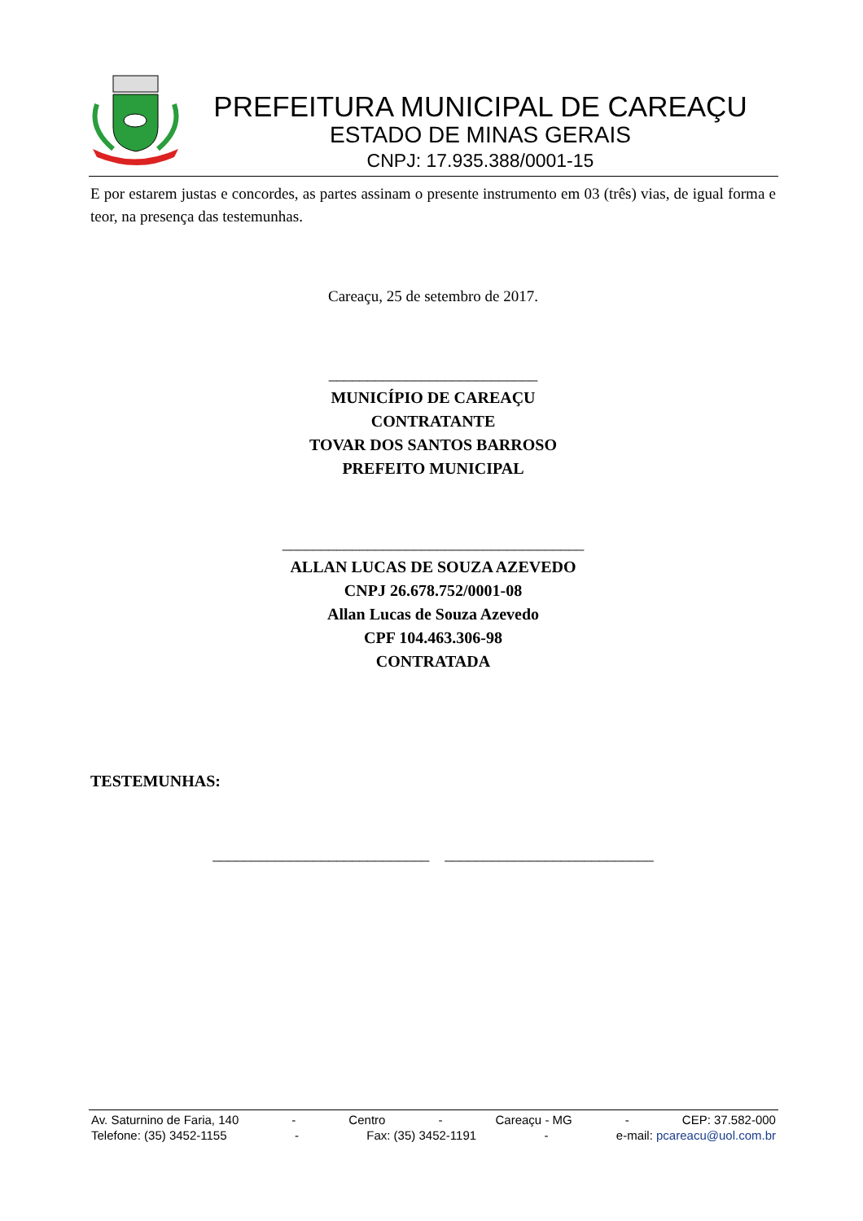PREFEITURA MUNICIPAL DE CAREAÇU
ESTADO DE MINAS GERAIS
CNPJ: 17.935.388/0001-15
E por estarem justas e concordes, as partes assinam o presente instrumento em 03 (três) vias, de igual forma e teor, na presença das testemunhas.
Careaçu, 25 de setembro de 2017.
___________________________
MUNICÍPIO DE CAREAÇU
CONTRATANTE
TOVAR DOS SANTOS BARROSO
PREFEITO MUNICIPAL
_______________________________________
ALLAN LUCAS DE SOUZA AZEVEDO
CNPJ 26.678.752/0001-08
Allan Lucas de Souza Azevedo
CPF 104.463.306-98
CONTRATADA
TESTEMUNHAS:
____________________________ ___________________________
Av. Saturnino de Faria, 140 - Centro - Careaçu - MG - CEP: 37.582-000
Telefone: (35) 3452-1155 - Fax: (35) 3452-1191 - e-mail: pcareacu@uol.com.br